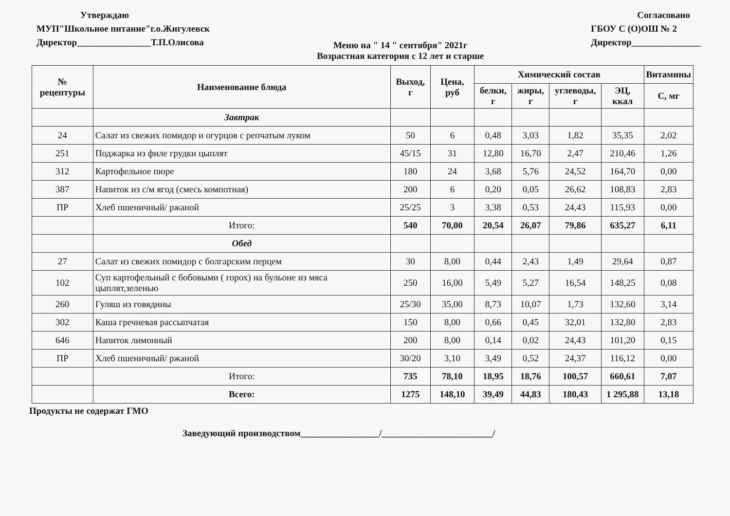Утверждаю
МУП"Школьное питание"г.о.Жигулевск
Директор________________Т.П.Олисова
Меню на " 14 " сентября" 2021г
Возрастная категория с 12 лет и старше
Согласовано
ГБОУ С (О)ОШ № 2
Директор_______________
| № рецептуры | Наименование блюда | Выход, г | Цена, руб | Химический состав | | | | Витамины |
| --- | --- | --- | --- | --- | --- | --- | --- | --- |
| | | | | белки, г | жиры, г | углеводы, г | ЭЦ, ккал | С, мг |
| | Завтрак | | | | | | | |
| 24 | Салат из свежих помидор и огурцов с репчатым луком | 50 | 6 | 0,48 | 3,03 | 1,82 | 35,35 | 2,02 |
| 251 | Поджарка из филе грудки цыплят | 45/15 | 31 | 12,80 | 16,70 | 2,47 | 210,46 | 1,26 |
| 312 | Картофельное пюре | 180 | 24 | 3,68 | 5,76 | 24,52 | 164,70 | 0,00 |
| 387 | Напиток из с/м ягод (смесь компотная) | 200 | 6 | 0,20 | 0,05 | 26,62 | 108,83 | 2,83 |
| ПР | Хлеб пшеничный/ ржаной | 25/25 | 3 | 3,38 | 0,53 | 24,43 | 115,93 | 0,00 |
| | Итого: | 540 | 70,00 | 20,54 | 26,07 | 79,86 | 635,27 | 6,11 |
| | Обед | | | | | | | |
| 27 | Салат из свежих помидор с болгарским перцем | 30 | 8,00 | 0,44 | 2,43 | 1,49 | 29,64 | 0,87 |
| 102 | Суп картофельный с бобовыми ( горох) на бульоне из мяса цыплят,зеленью | 250 | 16,00 | 5,49 | 5,27 | 16,54 | 148,25 | 0,08 |
| 260 | Гуляш из говядины | 25/30 | 35,00 | 8,73 | 10,07 | 1,73 | 132,60 | 3,14 |
| 302 | Каша гречневая рассыпчатая | 150 | 8,00 | 0,66 | 0,45 | 32,01 | 132,80 | 2,83 |
| 646 | Напиток лимонный | 200 | 8,00 | 0,14 | 0,02 | 24,43 | 101,20 | 0,15 |
| ПР | Хлеб пшеничный/ ржаной | 30/20 | 3,10 | 3,49 | 0,52 | 24,37 | 116,12 | 0,00 |
| | Итого: | 735 | 78,10 | 18,95 | 18,76 | 100,57 | 660,61 | 7,07 |
| | Всего: | 1275 | 148,10 | 39,49 | 44,83 | 180,43 | 1 295,88 | 13,18 |
Продукты не содержат ГМО
Заведующий производством_________________/________________________/